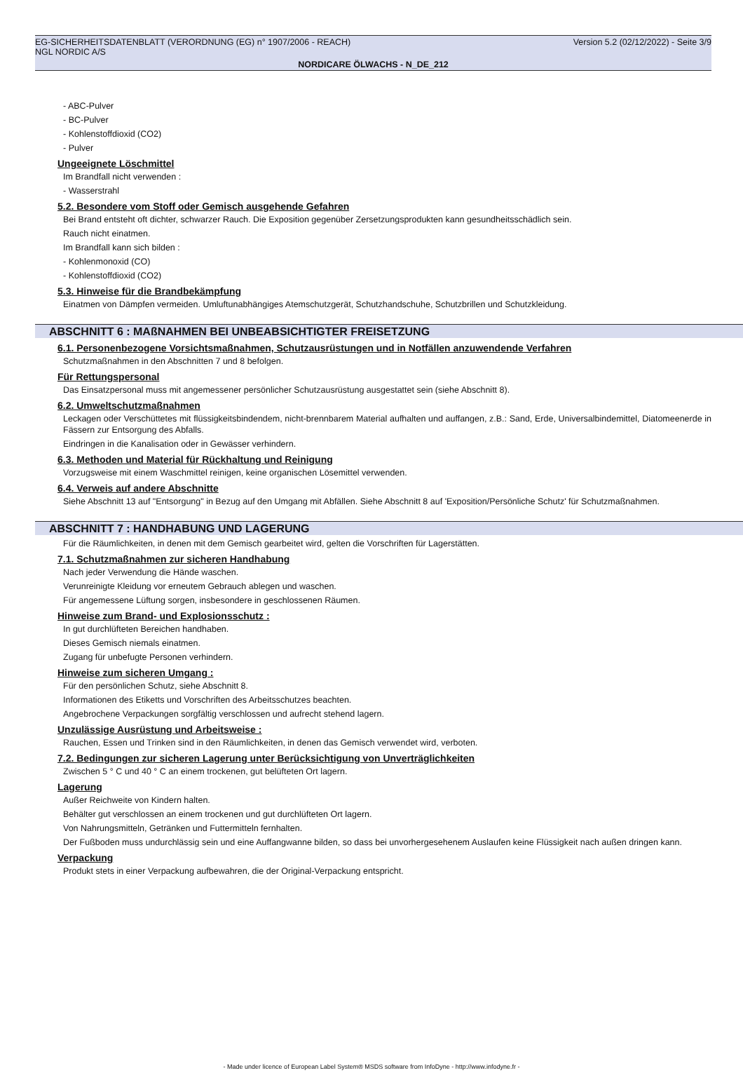EG-SICHERHEITSDATENBLATT (VERORDNUNG (EG) n° 1907/2006 - REACH) Version 5.2 (02/12/2022) - Seite 3/9
NGL NORDIC A/S
NORDICARE ÖLWACHS - N_DE_212
- ABC-Pulver
- BC-Pulver
- Kohlenstoffdioxid (CO2)
- Pulver
Ungeeignete Löschmittel
Im Brandfall nicht verwenden :
- Wasserstrahl
5.2. Besondere vom Stoff oder Gemisch ausgehende Gefahren
Bei Brand entsteht oft dichter, schwarzer Rauch. Die Exposition gegenüber Zersetzungsprodukten kann gesundheitsschädlich sein.
Rauch nicht einatmen.
Im Brandfall kann sich bilden :
- Kohlenmonoxid (CO)
- Kohlenstoffdioxid (CO2)
5.3. Hinweise für die Brandbekämpfung
Einatmen von Dämpfen vermeiden. Umluftunabhängiges Atemschutzgerät, Schutzhandschuhe, Schutzbrillen und Schutzkleidung.
ABSCHNITT 6 : MAßNAHMEN BEI UNBEABSICHTIGTER FREISETZUNG
6.1. Personenbezogene Vorsichtsmaßnahmen, Schutzausrüstungen und in Notfällen anzuwendende Verfahren
Schutzmaßnahmen in den Abschnitten 7 und 8 befolgen.
Für Rettungspersonal
Das Einsatzpersonal muss mit angemessener persönlicher Schutzausrüstung ausgestattet sein (siehe Abschnitt 8).
6.2. Umweltschutzmaßnahmen
Leckagen oder Verschüttetes mit flüssigkeitsbindendem, nicht-brennbarem Material aufhalten und auffangen, z.B.: Sand, Erde, Universalbindemittel, Diatomeenerde in Fässern zur Entsorgung des Abfalls.
Eindringen in die Kanalisation oder in Gewässer verhindern.
6.3. Methoden und Material für Rückhaltung und Reinigung
Vorzugsweise mit einem Waschmittel reinigen, keine organischen Lösemittel verwenden.
6.4. Verweis auf andere Abschnitte
Siehe Abschnitt 13 auf "Entsorgung" in Bezug auf den Umgang mit Abfällen. Siehe Abschnitt 8 auf 'Exposition/Persönliche Schutz' für Schutzmaßnahmen.
ABSCHNITT 7 : HANDHABUNG UND LAGERUNG
Für die Räumlichkeiten, in denen mit dem Gemisch gearbeitet wird, gelten die Vorschriften für Lagerstätten.
7.1. Schutzmaßnahmen zur sicheren Handhabung
Nach jeder Verwendung die Hände waschen.
Verunreinigte Kleidung vor erneutem Gebrauch ablegen und waschen.
Für angemessene Lüftung sorgen, insbesondere in geschlossenen Räumen.
Hinweise zum Brand- und Explosionsschutz :
In gut durchlüfteten Bereichen handhaben.
Dieses Gemisch niemals einatmen.
Zugang für unbefugte Personen verhindern.
Hinweise zum sicheren Umgang :
Für den persönlichen Schutz, siehe Abschnitt 8.
Informationen des Etiketts und Vorschriften des Arbeitsschutzes beachten.
Angebrochene Verpackungen sorgfältig verschlossen und aufrecht stehend lagern.
Unzulässige Ausrüstung und Arbeitsweise :
Rauchen, Essen und Trinken sind in den Räumlichkeiten, in denen das Gemisch verwendet wird, verboten.
7.2. Bedingungen zur sicheren Lagerung unter Berücksichtigung von Unverträglichkeiten
Zwischen 5 ° C und 40 ° C an einem trockenen, gut belüfteten Ort lagern.
Lagerung
Außer Reichweite von Kindern halten.
Behälter gut verschlossen an einem trockenen und gut durchlüfteten Ort lagern.
Von Nahrungsmitteln, Getränken und Futtermitteln fernhalten.
Der Fußboden muss undurchlässig sein und eine Auffangwanne bilden, so dass bei unvorhergesehenem Auslaufen keine Flüssigkeit nach außen dringen kann.
Verpackung
Produkt stets in einer Verpackung aufbewahren, die der Original-Verpackung entspricht.
- Made under licence of European Label System® MSDS software from InfoDyne - http://www.infodyne.fr -